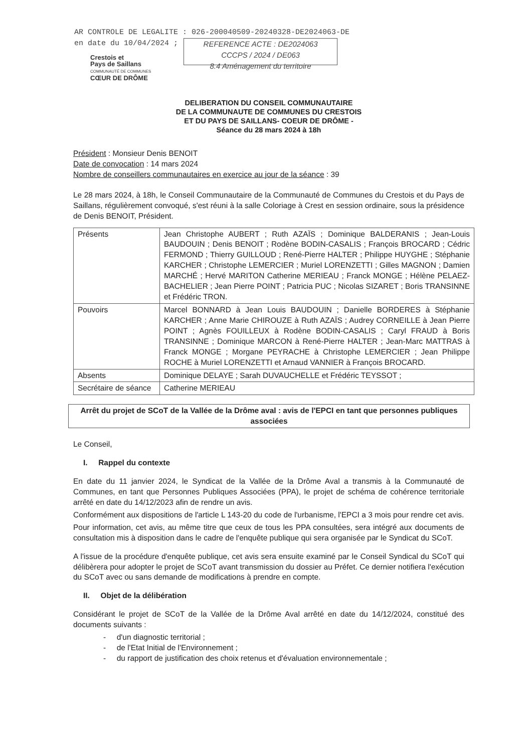AR CONTROLE DE LEGALITE : 026-200040509-20240328-DE2024063-DE
en date du 10/04/2024 ; REFERENCE ACTE : DE2024063
CCCPS / 2024 / DE063
8.4 Aménagement du territoire
Crestois et
Pays de Saillans
COMMUNAUTÉ DE COMMUNES
CŒUR DE DRÔME
DELIBERATION DU CONSEIL COMMUNAUTAIRE
DE LA COMMUNAUTE DE COMMUNES DU CRESTOIS
ET DU PAYS DE SAILLANS- COEUR DE DRÔME -
Séance du 28 mars 2024 à 18h
Président : Monsieur Denis BENOIT
Date de convocation : 14 mars 2024
Nombre de conseillers communautaires en exercice au jour de la séance : 39
Le 28 mars 2024, à 18h, le Conseil Communautaire de la Communauté de Communes du Crestois et du Pays de Saillans, régulièrement convoqué, s'est réuni à la salle Coloriage à Crest en session ordinaire, sous la présidence de Denis BENOIT, Président.
| Présents | Jean Christophe AUBERT ; Ruth AZAÏS ; Dominique BALDERANIS ; Jean-Louis BAUDOUIN ; Denis BENOIT ; Rodène BODIN-CASALIS ; François BROCARD ; Cédric FERMOND ; Thierry GUILLOUD ; René-Pierre HALTER ; Philippe HUYGHE ; Stéphanie KARCHER ; Christophe LEMERCIER ; Muriel LORENZETTI ; Gilles MAGNON ; Damien MARCHÉ ; Hervé MARITON Catherine MERIEAU ; Franck MONGE ; Hélène PELAEZ-BACHELIER ; Jean Pierre POINT ; Patricia PUC ; Nicolas SIZARET ; Boris TRANSINNE et Frédéric TRON. |
| Pouvoirs | Marcel BONNARD à Jean Louis BAUDOUIN ; Danielle BORDERES à Stéphanie KARCHER ; Anne Marie CHIROUZE à Ruth AZAÏS ; Audrey CORNEILLE à Jean Pierre POINT ; Agnès FOUILLEUX à Rodène BODIN-CASALIS ; Caryl FRAUD à Boris TRANSINNE ; Dominique MARCON à René-Pierre HALTER ; Jean-Marc MATTRAS à Franck MONGE ; Morgane PEYRACHE à Christophe LEMERCIER ; Jean Philippe ROCHE à Muriel LORENZETTI et Arnaud VANNIER à François BROCARD. |
| Absents | Dominique DELAYE ; Sarah DUVAUCHELLE et Frédéric TEYSSOT ; |
| Secrétaire de séance | Catherine MERIEAU |
Arrêt du projet de SCoT de la Vallée de la Drôme aval : avis de l'EPCI en tant que personnes publiques associées
Le Conseil,
I. Rappel du contexte
En date du 11 janvier 2024, le Syndicat de la Vallée de la Drôme Aval a transmis à la Communauté de Communes, en tant que Personnes Publiques Associées (PPA), le projet de schéma de cohérence territoriale arrêté en date du 14/12/2023 afin de rendre un avis.
Conformément aux dispositions de l'article L 143-20 du code de l'urbanisme, l'EPCI a 3 mois pour rendre cet avis.
Pour information, cet avis, au même titre que ceux de tous les PPA consultées, sera intégré aux documents de consultation mis à disposition dans le cadre de l'enquête publique qui sera organisée par le Syndicat du SCoT.
A l'issue de la procédure d'enquête publique, cet avis sera ensuite examiné par le Conseil Syndical du SCoT qui délibèrera pour adopter le projet de SCoT avant transmission du dossier au Préfet. Ce dernier notifiera l'exécution du SCoT avec ou sans demande de modifications à prendre en compte.
II. Objet de la délibération
Considérant le projet de SCoT de la Vallée de la Drôme Aval arrêté en date du 14/12/2024, constitué des documents suivants :
- d'un diagnostic territorial ;
- de l'Etat Initial de l'Environnement ;
- du rapport de justification des choix retenus et d'évaluation environnementale ;